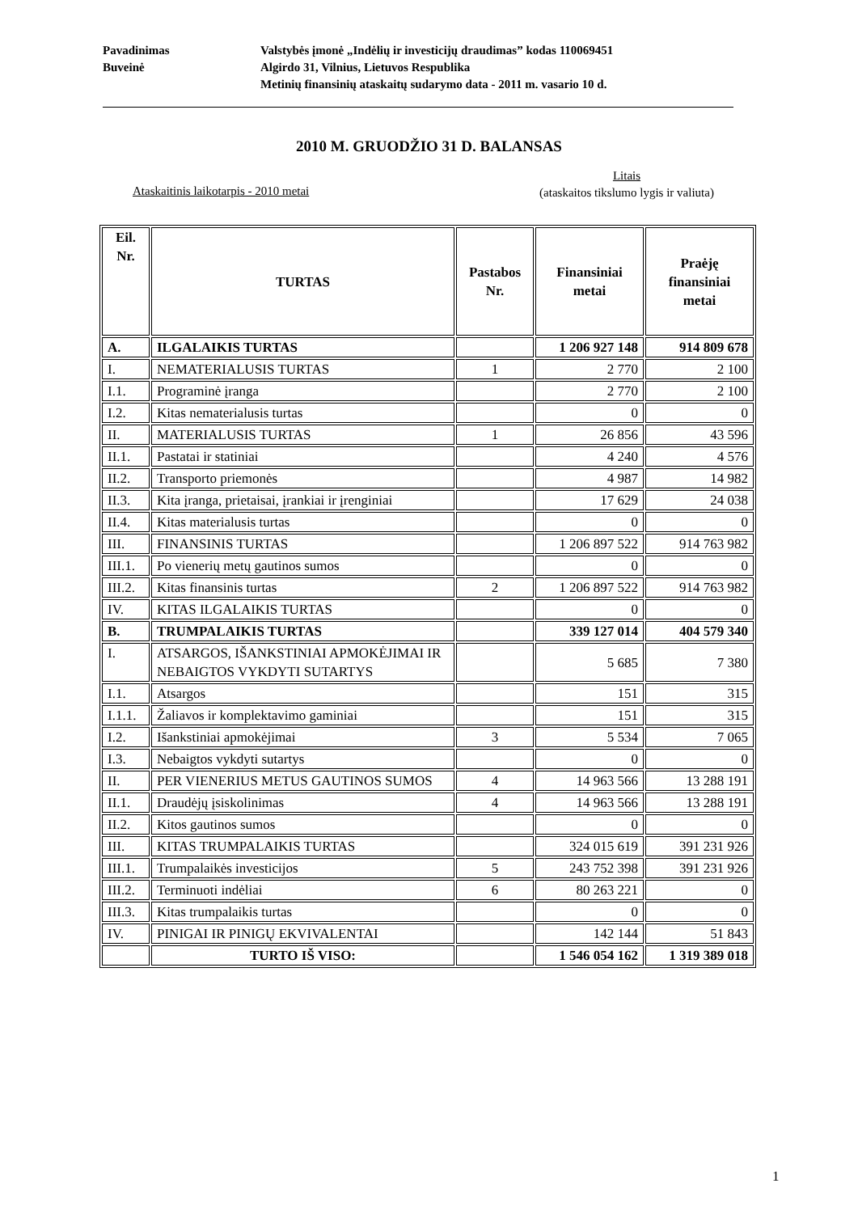Pavadinimas Valstybės įmonė „Indėlių ir investicijų draudimas” kodas 110069451
Buveinė Algirdo 31, Vilnius, Lietuvos Respublika
Metinių finansinių ataskaitų sudarymo data - 2011 m. vasario 10 d.
2010 M. GRUODŽIO 31 D. BALANSAS
Litais
(ataskaitos tikslumo lygis ir valiuta)
Ataskaitinis laikotarpis - 2010 metai
| Eil. Nr. | TURTAS | Pastabos Nr. | Finansiniai metai | Praėję finansiniai metai |
| --- | --- | --- | --- | --- |
| A. | ILGALAIKIS TURTAS | | 1 206 927 148 | 914 809 678 |
| I. | NEMATERIALUSIS TURTAS | 1 | 2 770 | 2 100 |
| I.1. | Programinė įranga | | 2 770 | 2 100 |
| I.2. | Kitas nematerialusis turtas | | 0 | 0 |
| II. | MATERIALUSIS TURTAS | 1 | 26 856 | 43 596 |
| II.1. | Pastatai ir statiniai | | 4 240 | 4 576 |
| II.2. | Transporto priemonės | | 4 987 | 14 982 |
| II.3. | Kita įranga, prietaisai, įrankiai ir įrenginiai | | 17 629 | 24 038 |
| II.4. | Kitas materialusis turtas | | 0 | 0 |
| III. | FINANSINIS TURTAS | | 1 206 897 522 | 914 763 982 |
| III.1. | Po vienerių metų gautinos sumos | | 0 | 0 |
| III.2. | Kitas finansinis turtas | 2 | 1 206 897 522 | 914 763 982 |
| IV. | KITAS ILGALAIKIS TURTAS | | 0 | 0 |
| B. | TRUMPALAIKIS TURTAS | | 339 127 014 | 404 579 340 |
| I. | ATSARGOS, IŠANKSTINIAI APMOKĖJIMAI IR NEBAIGTOS VYKDYTI SUTARTYS | | 5 685 | 7 380 |
| I.1. | Atsargos | | 151 | 315 |
| I.1.1. | Žaliavos ir komplektavimo gaminiai | | 151 | 315 |
| I.2. | Išankstiniai apmokėjimai | 3 | 5 534 | 7 065 |
| I.3. | Nebaigtos vykdyti sutartys | | 0 | 0 |
| II. | PER VIENERIUS METUS GAUTINOS SUMOS | 4 | 14 963 566 | 13 288 191 |
| II.1. | Draudėjų įsiskolinimas | 4 | 14 963 566 | 13 288 191 |
| II.2. | Kitos gautinos sumos | | 0 | 0 |
| III. | KITAS TRUMPALAIKIS TURTAS | | 324 015 619 | 391 231 926 |
| III.1. | Trumpalaikės investicijos | 5 | 243 752 398 | 391 231 926 |
| III.2. | Terminuoti indėliai | 6 | 80 263 221 | 0 |
| III.3. | Kitas trumpalaikis turtas | | 0 | 0 |
| IV. | PINIGAI IR PINIGŲ EKVIVALENTAI | | 142 144 | 51 843 |
| | TURTO IŠ VISO: | | 1 546 054 162 | 1 319 389 018 |
1